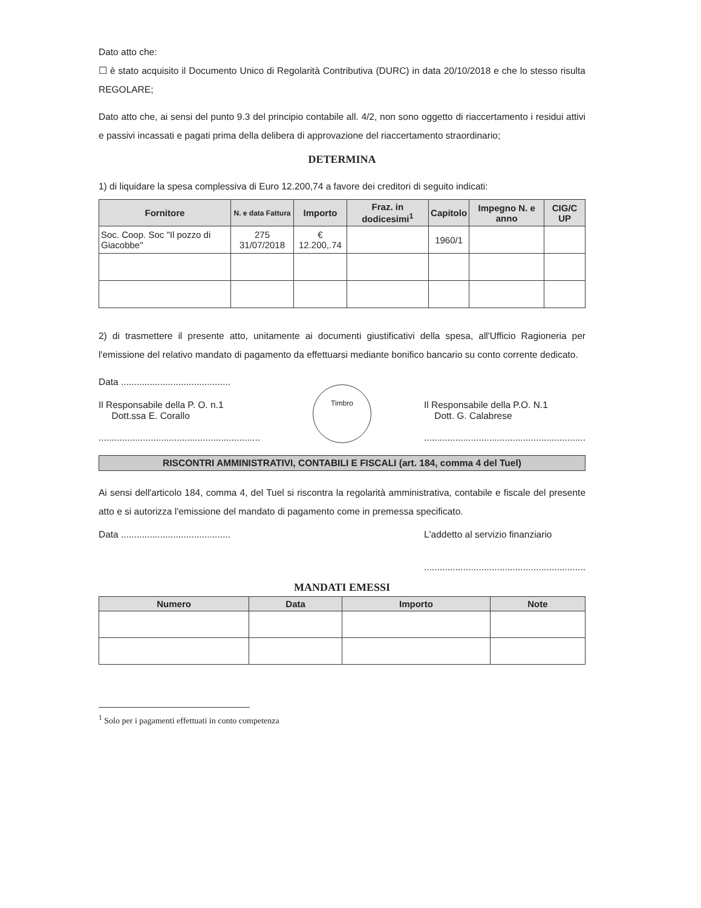Dato atto che:
☐ è stato acquisito il Documento Unico di Regolarità Contributiva (DURC) in data 20/10/2018 e che lo stesso risulta REGOLARE;
Dato atto che, ai sensi del punto 9.3 del principio contabile all. 4/2, non sono oggetto di riaccertamento i residui attivi e passivi incassati e pagati prima della delibera di approvazione del riaccertamento straordinario;
DETERMINA
1) di liquidare la spesa complessiva di Euro 12.200,74 a favore dei creditori di seguito indicati:
| Fornitore | N. e data Fattura | Importo | Fraz. in dodicesimi<sup>1</sup> | Capitolo | Impegno N. e anno | CIG/C UP |
| --- | --- | --- | --- | --- | --- | --- |
| Soc. Coop. Soc "Il pozzo di Giacobbe" | 275 31/07/2018 | € 12.200,.74 | | 1960/1 | | |
2) di trasmettere il presente atto, unitamente ai documenti giustificativi della spesa, all'Ufficio Ragioneria per l'emissione del relativo mandato di pagamento da effettuarsi mediante bonifico bancario su conto corrente dedicato.
Data ..........................................
Il Responsabile della P. O. n.1
Dott.ssa E. Corallo
..............................................................
Timbro
Il Responsabile della P.O. N.1
Dott. G. Calabrese
..............................................................
RISCONTRI AMMINISTRATIVI, CONTABILI E FISCALI (art. 184, comma 4 del Tuel)
Ai sensi dell'articolo 184, comma 4, del Tuel si riscontra la regolarità amministrativa, contabile e fiscale del presente atto e si autorizza l'emissione del mandato di pagamento come in premessa specificato.
Data ..........................................
L'addetto al servizio finanziario
..............................................................
MANDATI EMESSI
| Numero | Data | Importo | Note |
| --- | --- | --- | --- |
<sup>1</sup> Solo per i pagamenti effettuati in conto competenza